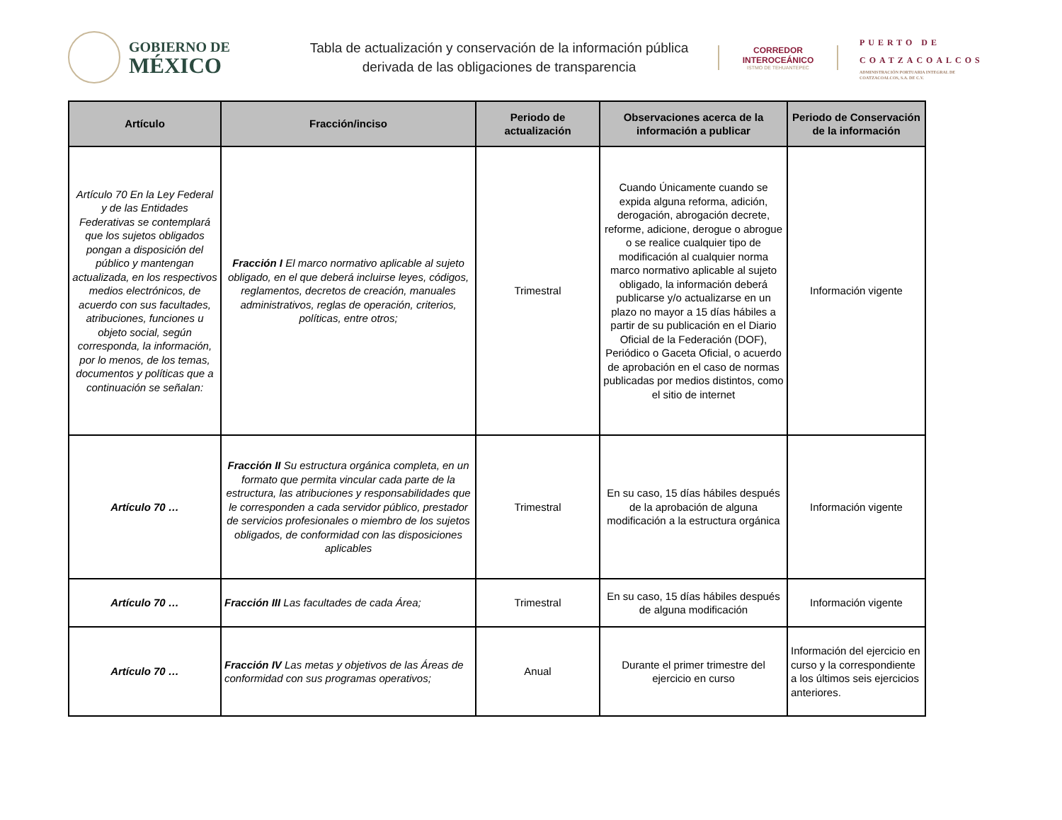GOBIERNO DE
MÉXICO
Tabla de actualización y conservación de la información pública
derivada de las obligaciones de transparencia
CORREDOR
INTEROCEÁNICO
ISTMO DE TEHUANTEPEC
PUERTO DE
COATZACOALCOS
ADMINISTRACIÓN PORTUARIA INTEGRAL DE COATZACOALCOS, S.A. DE C.V.
| Artículo | Fracción/inciso | Periodo de actualización | Observaciones acerca de la información a publicar | Periodo de Conservación de la información |
| --- | --- | --- | --- | --- |
| Artículo 70 En la Ley Federal y de las Entidades Federativas se contemplará que los sujetos obligados pongan a disposición del público y mantengan actualizada, en los respectivos medios electrónicos, de acuerdo con sus facultades, atribuciones, funciones u objeto social, según corresponda, la información, por lo menos, de los temas, documentos y políticas que a continuación se señalan: | Fracción I El marco normativo aplicable al sujeto obligado, en el que deberá incluirse leyes, códigos, reglamentos, decretos de creación, manuales administrativos, reglas de operación, criterios, políticas, entre otros; | Trimestral | Cuando Únicamente cuando se expida alguna reforma, adición, derogación, abrogación decrete, reforme, adicione, derogue o abrogue o se realice cualquier tipo de modificación al cualquier norma marco normativo aplicable al sujeto obligado, la información deberá publicarse y/o actualizarse en un plazo no mayor a 15 días hábiles a partir de su publicación en el Diario Oficial de la Federación (DOF), Periódico o Gaceta Oficial, o acuerdo de aprobación en el caso de normas publicadas por medios distintos, como el sitio de internet | Información vigente |
| Artículo 70 … | Fracción II Su estructura orgánica completa, en un formato que permita vincular cada parte de la estructura, las atribuciones y responsabilidades que le corresponden a cada servidor público, prestador de servicios profesionales o miembro de los sujetos obligados, de conformidad con las disposiciones aplicables | Trimestral | En su caso, 15 días hábiles después de la aprobación de alguna modificación a la estructura orgánica | Información vigente |
| Artículo 70 … | Fracción III Las facultades de cada Área; | Trimestral | En su caso, 15 días hábiles después de alguna modificación | Información vigente |
| Artículo 70 … | Fracción IV Las metas y objetivos de las Áreas de conformidad con sus programas operativos; | Anual | Durante el primer trimestre del ejercicio en curso | Información del ejercicio en curso y la correspondiente a los últimos seis ejercicios anteriores. |